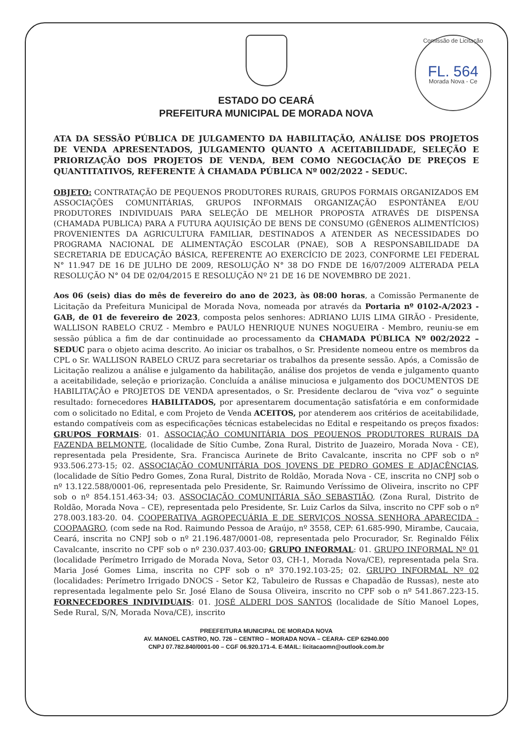Comissão de Licitação
FL. 564
Morada Nova - Ce
ESTADO DO CEARÁ
PREFEITURA MUNICIPAL DE MORADA NOVA
ATA DA SESSÃO PÚBLICA DE JULGAMENTO DA HABILITAÇÃO, ANÁLISE DOS PROJETOS DE VENDA APRESENTADOS, JULGAMENTO QUANTO A ACEITABILIDADE, SELEÇÃO E PRIORIZAÇÃO DOS PROJETOS DE VENDA, BEM COMO NEGOCIAÇÃO DE PREÇOS E QUANTITATIVOS, REFERENTE À CHAMADA PÚBLICA Nº 002/2022 - SEDUC.
OBJETO: CONTRATAÇÃO DE PEQUENOS PRODUTORES RURAIS, GRUPOS FORMAIS ORGANIZADOS EM ASSOCIAÇÕES COMUNITÁRIAS, GRUPOS INFORMAIS ORGANIZAÇÃO ESPONTÂNEA E/OU PRODUTORES INDIVIDUAIS PARA SELEÇÃO DE MELHOR PROPOSTA ATRAVÉS DE DISPENSA (CHAMADA PUBLICA) PARA A FUTURA AQUISIÇÃO DE BENS DE CONSUMO (GÊNEROS ALIMENTÍCIOS) PROVENIENTES DA AGRICULTURA FAMILIAR, DESTINADOS A ATENDER AS NECESSIDADES DO PROGRAMA NACIONAL DE ALIMENTAÇÃO ESCOLAR (PNAE), SOB A RESPONSABILIDADE DA SECRETARIA DE EDUCAÇÃO BÁSICA, REFERENTE AO EXERCÍCIO DE 2023, CONFORME LEI FEDERAL N° 11.947 DE 16 DE JULHO DE 2009, RESOLUÇÃO N° 38 DO FNDE DE 16/07/2009 ALTERADA PELA RESOLUÇÃO N° 04 DE 02/04/2015 E RESOLUÇÃO Nº 21 DE 16 DE NOVEMBRO DE 2021.
Aos 06 (seis) dias do mês de fevereiro do ano de 2023, às 08:00 horas, a Comissão Permanente de Licitação da Prefeitura Municipal de Morada Nova, nomeada por através da Portaria nº 0102-A/2023 - GAB, de 01 de fevereiro de 2023, composta pelos senhores: ADRIANO LUIS LIMA GIRÃO - Presidente, WALLISON RABELO CRUZ - Membro e PAULO HENRIQUE NUNES NOGUEIRA - Membro, reuniu-se em sessão pública a fim de dar continuidade ao processamento da CHAMADA PÚBLICA Nº 002/2022 – SEDUC para o objeto acima descrito. Ao iniciar os trabalhos, o Sr. Presidente nomeou entre os membros da CPL o Sr. WALLISON RABELO CRUZ para secretariar os trabalhos da presente sessão. Após, a Comissão de Licitação realizou a análise e julgamento da habilitação, análise dos projetos de venda e julgamento quanto a aceitabilidade, seleção e priorização. Concluída a análise minuciosa e julgamento dos DOCUMENTOS DE HABILITAÇÃO e PROJETOS DE VENDA apresentados, o Sr. Presidente declarou de “viva voz” o seguinte resultado: fornecedores HABILITADOS, por apresentarem documentação satisfatória e em conformidade com o solicitado no Edital, e com Projeto de Venda ACEITOS, por atenderem aos critérios de aceitabilidade, estando compatíveis com as especificações técnicas estabelecidas no Edital e respeitando os preços fixados: GRUPOS FORMAIS: 01. ASSOCIAÇÃO COMUNITÁRIA DOS PEQUENOS PRODUTORES RURAIS DA FAZENDA BELMONTE, (localidade de Sítio Cumbe, Zona Rural, Distrito de Juazeiro, Morada Nova - CE), representada pela Presidente, Sra. Francisca Aurinete de Brito Cavalcante, inscrita no CPF sob o nº 933.506.273-15; 02. ASSOCIAÇÃO COMUNITÁRIA DOS JOVENS DE PEDRO GOMES E ADJACÊNCIAS, (localidade de Sítio Pedro Gomes, Zona Rural, Distrito de Roldão, Morada Nova - CE, inscrita no CNPJ sob o nº 13.122.588/0001-06, representada pelo Presidente, Sr. Raimundo Veríssimo de Oliveira, inscrito no CPF sob o nº 854.151.463-34; 03. ASSOCIAÇÃO COMUNITÁRIA SÃO SEBASTIÃO, (Zona Rural, Distrito de Roldão, Morada Nova – CE), representada pelo Presidente, Sr. Luiz Carlos da Silva, inscrito no CPF sob o nº 278.003.183-20. 04. COOPERATIVA AGROPECUÁRIA E DE SERVIÇOS NOSSA SENHORA APARECIDA - COOPAAGRO, (com sede na Rod. Raimundo Pessoa de Araújo, nº 3558, CEP: 61.685-990, Mirambe, Caucaia, Ceará, inscrita no CNPJ sob o nº 21.196.487/0001-08, representada pelo Procurador, Sr. Reginaldo Félix Cavalcante, inscrito no CPF sob o nº 230.037.403-00; GRUPO INFORMAL: 01. GRUPO INFORMAL Nº 01 (localidade Perímetro Irrigado de Morada Nova, Setor 03, CH-1, Morada Nova/CE), representada pela Sra. Maria José Gomes Lima, inscrita no CPF sob o nº 370.192.103-25; 02. GRUPO INFORMAL Nº 02 (localidades: Perímetro Irrigado DNOCS - Setor K2, Tabuleiro de Russas e Chapadão de Russas), neste ato representada legalmente pelo Sr. José Elano de Sousa Oliveira, inscrito no CPF sob o nº 541.867.223-15. FORNECEDORES INDIVIDUAIS: 01. JOSÉ ALDERI DOS SANTOS (localidade de Sítio Manoel Lopes, Sede Rural, S/N, Morada Nova/CE), inscrito
PREEFEITURA MUNICIPAL DE MORADA NOVA
AV. MANOEL CASTRO, NO. 726 – CENTRO – MORADA NOVA – CEARA- CEP 62940.000
CNPJ 07.782.840/0001-00 – CGF 06.920.171-4. E-MAIL: licitacaomn@outlook.com.br